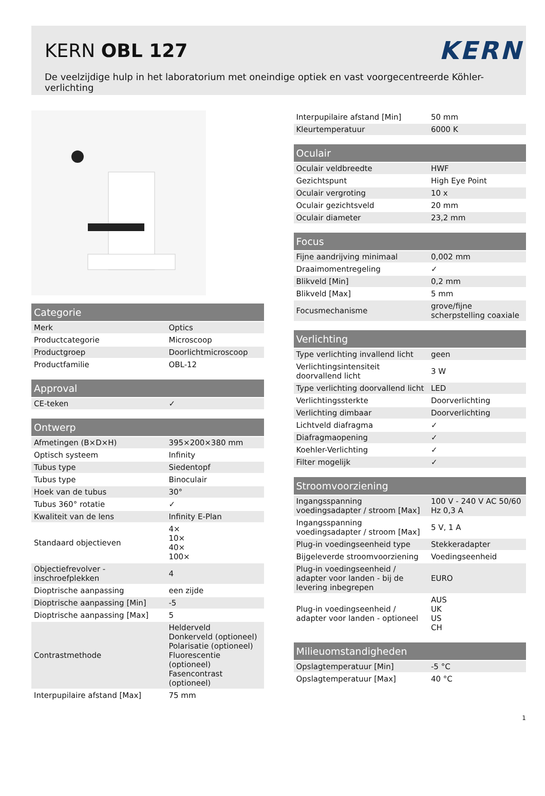KERN OBL 127
KERN
De veelzijdige hulp in het laboratorium met oneindige optiek en vast voorgecentreerde Köhler-verlichting
| Categorie | |
| --- | --- |
| Merk | Optics |
| Productcategorie | Microscoop |
| Productgroep | Doorlichtmicroscoop |
| Productfamilie | OBL-12 |
| Approval | |
| --- | --- |
| CE-teken | ✓ |
| Ontwerp | |
| --- | --- |
| Afmetingen (B×D×H) | 395×200×380 mm |
| Optisch systeem | Infinity |
| Tubus type | Siedentopf |
| Tubus type | Binoculair |
| Hoek van de tubus | 30° |
| Tubus 360° rotatie | ✓ |
| Kwaliteit van de lens | Infinity E-Plan |
| Standaard objectieven | 4× 10× 40× 100× |
| Objectiefrevolver - inschroefplekken | 4 |
| Dioptrische aanpassing | een zijde |
| Dioptrische aanpassing [Min] | -5 |
| Dioptrische aanpassing [Max] | 5 |
| Contrastmethode | Helderveld Donkerveld (optioneel) Polarisatie (optioneel) Fluorescentie (optioneel) Fasencontrast (optioneel) |
| Interpupilaire afstand [Max] | 75 mm |
| Interpupilaire afstand [Min] | 50 mm |
| Kleurtemperatuur | 6000 K |
| Oculair | |
| --- | --- |
| Oculair veldbreedte | HWF |
| Gezichtspunt | High Eye Point |
| Oculair vergroting | 10 x |
| Oculair gezichtsveld | 20 mm |
| Oculair diameter | 23,2 mm |
| Focus | |
| --- | --- |
| Fijne aandrijving minimaal | 0,002 mm |
| Draaimomentregeling | ✓ |
| Blikveld [Min] | 0,2 mm |
| Blikveld [Max] | 5 mm |
| Focusmechanisme | grove/fijne scherpstelling coaxiale |
| Verlichting | |
| --- | --- |
| Type verlichting invallend licht | geen |
| Verlichtingsintensiteit doorvallend licht | 3 W |
| Type verlichting doorvallend licht | LED |
| Verlichtingssterkte | Doorverlichting |
| Verlichting dimbaar | Doorverlichting |
| Lichtveld diafragma | ✓ |
| Diafragmaopening | ✓ |
| Koehler-Verlichting | ✓ |
| Filter mogelijk | ✓ |
| Stroomvoorziening | |
| --- | --- |
| Ingangsspanning voedingsadapter / stroom [Max] | 100 V - 240 V AC 50/60 Hz 0,3 A |
| Ingangsspanning voedingsadapter / stroom [Max] | 5 V, 1 A |
| Plug-in voedingseenheid type | Stekkeradapter |
| Bijgeleverde stroomvoorziening | Voedingseenheid |
| Plug-in voedingseenheid / adapter voor landen - bij de levering inbegrepen | EURO |
| Plug-in voedingseenheid / adapter voor landen - optioneel | AUS UK US CH |
| Milieuomstandigheden | |
| --- | --- |
| Opslagtemperatuur [Min] | -5 °C |
| Opslagtemperatuur [Max] | 40 °C |
1